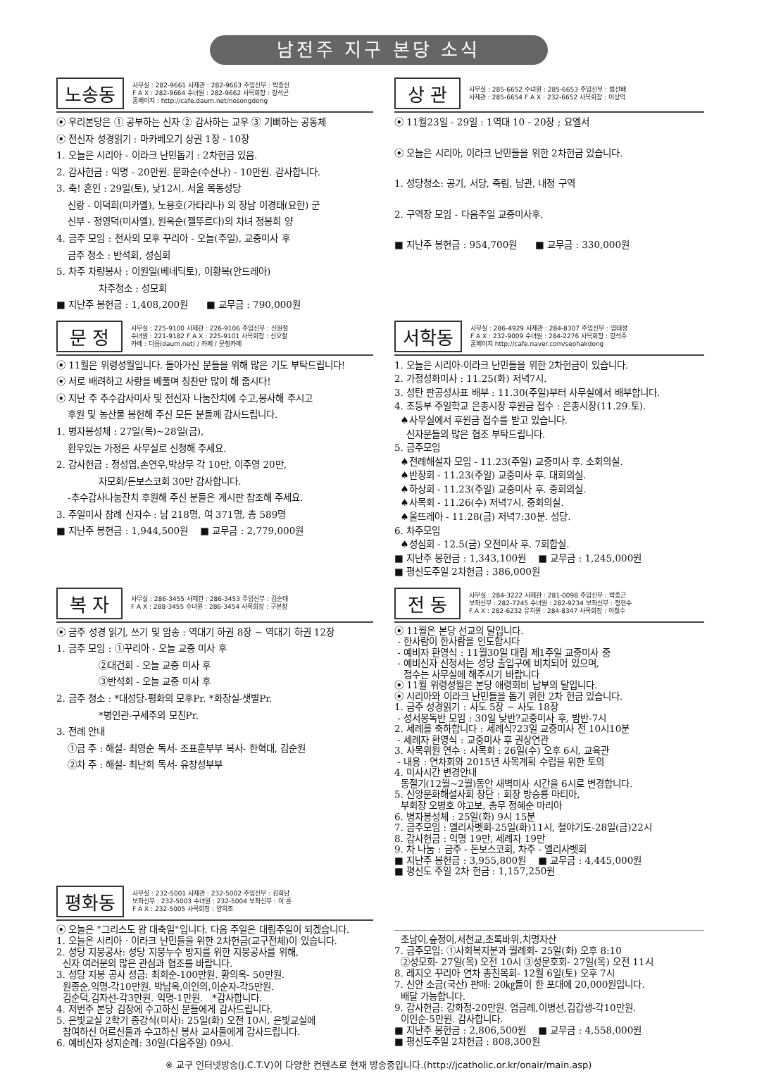남전주 지구 본당 소식
노송동
사무실 : 282-9661 사제관 : 282-9663 주임신부 : 박중신
F A X : 282-9664 수녀원 : 282-9662 사목회장 : 강석곤
홈페이지 : http://cafe.daum.net/nosongdong
⦿ 우리본당은 ① 공부하는 신자 ② 감사하는 교우 ③ 기뻐하는 공동체
⦿ 전신자 성경읽기 : 마카베오기 상권 1장 - 10장
1. 오늘은 시리아 - 이라크 난민돕기 : 2차헌금 있음.
2. 감사헌금 : 익명 - 20만원. 문화순(수산나) - 10만원. 감사합니다.
3. 축! 혼인 : 29일(토), 낮12시. 서울 목동성당
신랑 - 이덕희(미카엘), 노용호(가타리나) 의 장남 이경태(요한) 군
신부 - 정영덕(미사엘), 원옥순(젤뚜르다)의 차녀 정봉희 양
4. 금주 모임 : 천사의 모후 꾸리아 - 오늘(주일), 교중미사 후
금주 청소 : 반석회, 성심회
5. 차주 차량봉사 : 이원일(베네딕토), 이황복(안드레아)
차주청소 : 성모회
■ 지난주 봉헌금 : 1,408,200원 ■ 교무금 : 790,000원
상 관
사무실 : 285-6652 수녀원 : 285-6653 주임신부 : 범선배
사제관 : 285-6654 F A X : 232-6652 사목회장 : 이상덕
⦿ 11월23일 - 29일 : 1역대 10 - 20장 ; 요엘서
⦿ 오늘은 시리아, 이라크 난민들을 위한 2차헌금 있습니다.
1. 성당청소: 공기, 서당, 죽림, 남관, 내정 구역
2. 구역장 모임 - 다음주일 교중미사후.
■ 지난주 봉헌금 : 954,700원 ■ 교무금 : 330,000원
문 정
사무실 : 225-9100 사제관 : 226-9106 주임신부 : 신원철
수녀원 : 221-9182 F A X : 225-9101 사목회장 : 신오철
카페 : 다음(daum.net) / 카페 / 문정카페
⦿ 11월은 위령성월입니다. 돌아가신 분들을 위해 많은 기도 부탁드립니다!
⦿ 서로 배려하고 사랑을 베풀며 칭찬만 많이 해 줍시다!
⦿ 지난 주 추수감사미사 및 전신자 나눔잔치에 수고,봉사해 주시고
후원 및 농산물 봉헌해 주신 모든 분들께 감사드립니다.
1. 병자봉성체 : 27일(목)~28일(금),
환우있는 가정은 사무실로 신청해 주세요.
2. 감사헌금 : 정성엽,손연우,박상무 각 10만, 이주영 20만,
자모회/돈보스코회 30만 감사합니다.
-추수감사나눔잔치 후원해 주신 분들은 게시판 참조해 주세요.
3. 주일미사 참례 신자수 : 남 218명, 여 371명, 총 589명
■ 지난주 봉헌금 : 1,944,500원 ■ 교무금 : 2,779,000원
서학동
사무실 : 286-4929 사제관 : 284-8307 주임신부 : 염태성
F A X : 232-9009 수녀원 : 284-2276 사목회장 : 강석주
홈페이지 http://cafe.naver.com/seohakdong
1. 오늘은 시리아-이라크 난민들을 위한 2차헌금이 있습니다.
2. 가정성화미사 : 11.25(화) 저녁7시.
3. 성탄 판공성사표 배부 : 11.30(주일)부터 사무실에서 배부합니다.
4. 초등부 주일학교 은총시장 후원금 접수 : 은총시장(11.29.토).
♠사무실에서 후원금 접수를 받고 있습니다.
신자분들의 많은 협조 부탁드립니다.
5. 금주모임
♠전례해설자 모임 - 11.23(주일) 교중미사 후. 소회의실.
♠반장회 - 11.23(주일) 교중미사 후. 대회의실.
♠하상회 - 11.23(주일) 교중미사 후. 중회의실.
♠사목회 - 11.26(수) 저녁7시. 중회의실.
♠울뜨레아 - 11.28(금) 저녁7:30분. 성당.
6. 차주모임
♠성심회 - 12.5(금) 오전미사 후. 7회합실.
■ 지난주 봉헌금 : 1,343,100원 ■ 교무금 : 1,245,000원
■ 평신도주일 2차헌금 : 386,000원
복 자
사무실 : 286-3455 사제관 : 286-3453 주임신부 : 김순태
F A X : 288-3455 수녀원 : 286-3454 사목회장 : 구본창
⦿ 금주 성경 읽기, 쓰기 및 암송 : 역대기 하권 8장 ~ 역대기 하권 12장
1. 금주 모임 : ①꾸리아 - 오늘 교중 미사 후
②대건회 - 오늘 교중 미사 후
③반석회 - 오늘 교중 미사 후
2. 금주 청소 : *대성당-평화의 모후Pr. *화장실-샛별Pr.
*병인관-구세주의 모친Pr.
3. 전례 안내
①금 주 : 해설- 최영순 독서- 조표훈부부 복사- 한혁대, 김순원
②차 주 : 해설- 최난희 독서- 유창성부부
전 동
사무실 : 284-3222 사제관 : 281-0098 주임신부 : 박종근
보좌신부 : 282-7245 수녀원 : 282-9234 보좌신부 : 정현수
F A X : 282-6232 유치원 : 284-8347 사목회장 : 이철수
⦿ 11월은 본당 선교의 달입니다.
- 한사람이 한사람을 인도합시다
- 예비자 환영식 : 11월30일 대림 제1주일 교중미사 중
- 예비신자 신청서는 성당 출입구에 비치되어 있으며,
접수는 사무실에 해주시기 바랍니다
⦿ 11월 위령성월은 본당 애령회비 납부의 달입니다.
⦿ 시리아와 이라크 난민들을 돕기 위한 2차 헌금 있습니다.
1. 금주 성경읽기 : 사도 5장 ~ 사도 18장
- 성서봉독반 모임 : 30일 낮반?교중미사 후, 밤반-7시
2. 세례를 축하합니다 : 세례식?23일 교중미사 전 10시10분
- 세례자 환영식 : 교중미사 후 권상연관
3. 사목위원 연수 : 사목회 : 26일(수) 오후 6시, 교육관
- 내용 : 연차회와 2015년 사목계획 수립을 위한 토의
4. 미사시간 변경안내
동절기(12월~2월)동안 새벽미사 시간을 6시로 변경합니다.
5. 신앙문화해설사회 창단 : 회장 방승룡 마티아,
부회장 오병호 야고보, 총무 정혜순 마리아
6. 병자봉성체 : 25일(화) 9시 15분
7. 금주모임 : 엘리사벳회-25일(화)11시, 철야기도-28일(금)22시
8. 감사헌금 : 익명 19만, 세례자 19만
9. 차 나눔 : 금주 - 돈보스코회, 차주 - 엘리사벳회
■ 지난주 봉헌금 : 3,955,800원 ■ 교무금 : 4,445,000원
■ 평신도 주일 2차 헌금 : 1,157,250원
평화동
사무실 : 232-5001 사제관 : 232-5002 주임신부 : 김희남
보좌신부 : 232-5003 수녀원 : 232-5004 보좌신부 : 이 훈
F A X : 232-5005 사목회장 : 양희조
⦿ 오늘은 "그리스도 왕 대축일"입니다. 다음 주일은 대림주일이 되겠습니다.
1. 오늘은 시리아 · 이라크 난민들을 위한 2차헌금(교구전체)이 있습니다.
2. 성당 지붕공사: 성당 지붕누수 방지를 위한 지붕공사를 위해,
신자 여러분의 많은 관심과 협조를 바랍니다.
3. 성당 지붕 공사 성금: 최희순-100만원. 황의옥- 50만원.
원종순,익명-각10만원. 박남옥,이인의,이순자-각5만원.
김순덕,김자선-각3만원. 익명-1만원. *감사합니다.
4. 저번주 본당 김장에 수고하신 분들에게 감사드립니다.
5. 은빛교실 2학기 종강식(미사): 25일(화) 오전 10시, 은빛교실에
참여하신 어르신들과 수고하신 봉사 교사들에게 감사드립니다.
6. 예비신자 성지순례: 30일(다음주일) 09시.
초남이,숲정이,서천교,초록바위,치명자산
7. 금주모임: ①사회복지분과 월례회- 25일(화) 오후 8:10
②성모회- 27일(목) 오전 10시 ③성문호회- 27일(목) 오전 11시
8. 레지오 꾸리아 연차 총친목회- 12월 6일(토) 오후 7시
7. 신안 소금(국산) 판매: 20㎏들이 한 포대에 20,000원입니다.
배달 가능합니다.
9. 감사헌금: 강화정-20만원. 엄금례,이병선,김갑생-각10만원.
이인순-5만원. 감사합니다.
■ 지난주 봉헌금 : 2,806,500원 ■ 교무금 : 4,558,000원
■ 평신도주일 2차헌금 : 808,300원
※ 교구 인터넷방송(J.C.T.V)이 다양한 컨텐츠로 현재 방송중입니다.(http://jcatholic.or.kr/onair/main.asp)